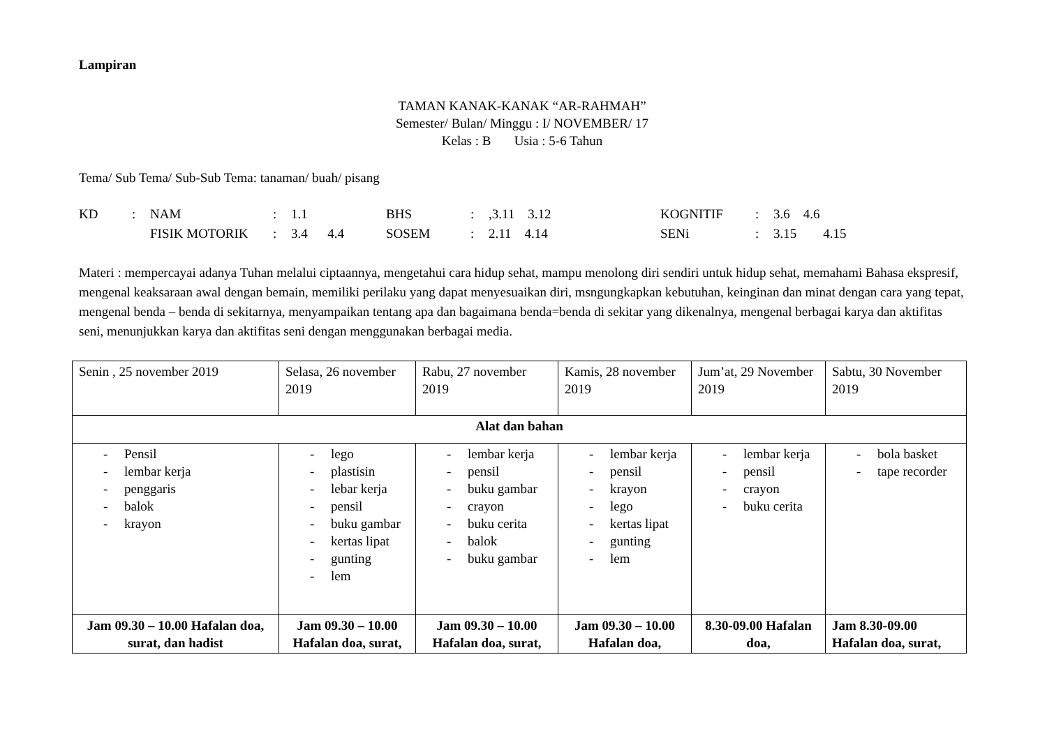Lampiran
TAMAN KANAK-KANAK “AR-RAHMAH”
Semester/ Bulan/ Minggu : I/ NOVEMBER/ 17
Kelas : B Usia : 5-6 Tahun
Tema/ Sub Tema/ Sub-Sub Tema: tanaman/ buah/ pisang
| KD | : | NAM | : | 1.1 | BHS | : | ,3.11 3.12 | KOGNITIF | : | 3.6 4.6 |
| | | FISIK MOTORIK | : | 3.4 4.4 | SOSEM | : | 2.11 4.14 | SENi | : | 3.15 4.15 |
Materi : mempercayai adanya Tuhan melalui ciptaannya, mengetahui cara hidup sehat, mampu menolong diri sendiri untuk hidup sehat, memahami Bahasa ekspresif, mengenal keaksaraan awal dengan bemain, memiliki perilaku yang dapat menyesuaikan diri, msngungkapkan kebutuhan, keinginan dan minat dengan cara yang tepat, mengenal benda – benda di sekitarnya, menyampaikan tentang apa dan bagaimana benda=benda di sekitar yang dikenalnya, mengenal berbagai karya dan aktifitas seni, menunjukkan karya dan aktifitas seni dengan menggunakan berbagai media.
| Senin , 25 november 2019 | Selasa, 26 november 2019 | Rabu, 27 november 2019 | Kamis, 28 november 2019 | Jum’at, 29 November 2019 | Sabtu, 30 November 2019 |
| Alat dan bahan | | | | | |
| - Pensil - lembar kerja - penggaris - balok - krayon | - lego - plastisin - lebar kerja - pensil - buku gambar - kertas lipat - gunting - lem | - lembar kerja - pensil - buku gambar - crayon - buku cerita - balok - buku gambar | - lembar kerja - pensil - krayon - lego - kertas lipat - gunting - lem | - lembar kerja - pensil - crayon - buku cerita | - bola basket - tape recorder |
| Jam 09.30 – 10.00 Hafalan doa, surat, dan hadist | Jam 09.30 – 10.00 Hafalan doa, surat, | Jam 09.30 – 10.00 Hafalan doa, surat, | Jam 09.30 – 10.00 Hafalan doa, | 8.30-09.00 Hafalan doa, | Jam 8.30-09.00 Hafalan doa, surat, |